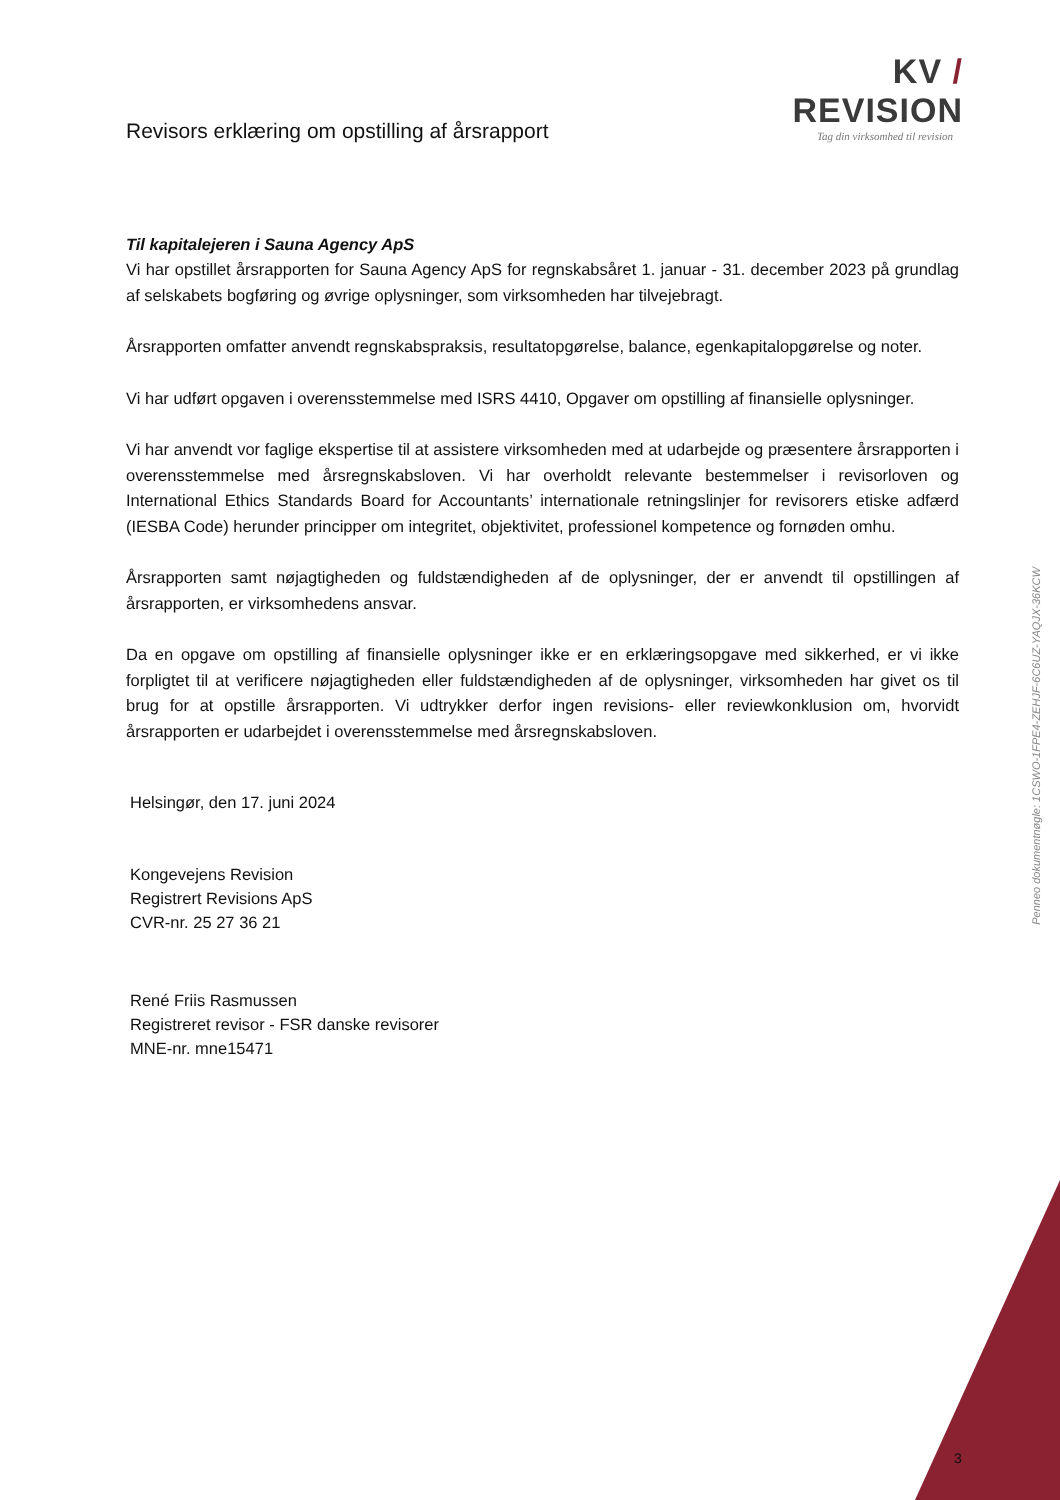KV / REVISION
Tag din virksomhed til revision
Revisors erklæring om opstilling af årsrapport
Til kapitalejeren i Sauna Agency ApS
Vi har opstillet årsrapporten for Sauna Agency ApS for regnskabsåret 1. januar - 31. december 2023 på grundlag af selskabets bogføring og øvrige oplysninger, som virksomheden har tilvejebragt.
Årsrapporten omfatter anvendt regnskabspraksis, resultatopgørelse, balance, egenkapitalopgørelse og noter.
Vi har udført opgaven i overensstemmelse med ISRS 4410, Opgaver om opstilling af finansielle oplysninger.
Vi har anvendt vor faglige ekspertise til at assistere virksomheden med at udarbejde og præsentere årsrapporten i overensstemmelse med årsregnskabsloven. Vi har overholdt relevante bestemmelser i revisorloven og International Ethics Standards Board for Accountants’ internationale retningslinjer for revisorers etiske adfærd (IESBA Code) herunder principper om integritet, objektivitet, professionel kompetence og fornøden omhu.
Årsrapporten samt nøjagtigheden og fuldstændigheden af de oplysninger, der er anvendt til opstillingen af årsrapporten, er virksomhedens ansvar.
Da en opgave om opstilling af finansielle oplysninger ikke er en erklæringsopgave med sikkerhed, er vi ikke forpligtet til at verificere nøjagtigheden eller fuldstændigheden af de oplysninger, virksomheden har givet os til brug for at opstille årsrapporten. Vi udtrykker derfor ingen revisions- eller reviewkonklusion om, hvorvidt årsrapporten er udarbejdet i overensstemmelse med årsregnskabsloven.
Helsingør, den 17. juni 2024
Kongevejens Revision
Registrert Revisions ApS
CVR-nr. 25 27 36 21
René Friis Rasmussen
Registreret revisor - FSR danske revisorer
MNE-nr. mne15471
Penneo dokumentnøgle: 1CSWO-1FPE4-ZEHJF-6C6UZ-YAQJX-36KCW
3